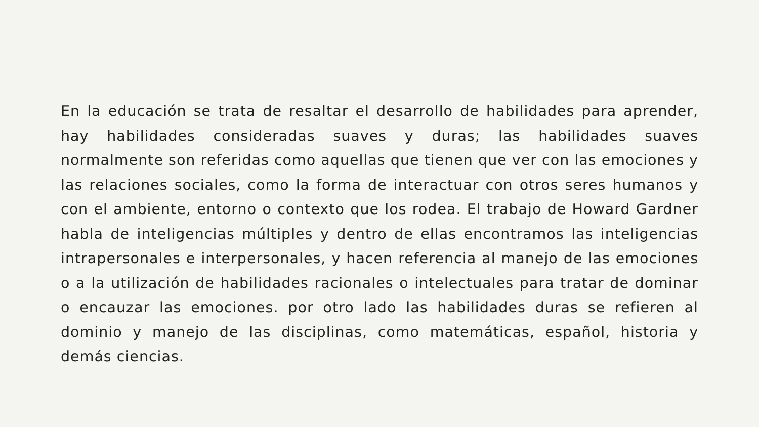En la educación se trata de resaltar el desarrollo de habilidades para aprender, hay habilidades consideradas suaves y duras; las habilidades suaves normalmente son referidas como aquellas que tienen que ver con las emociones y las relaciones sociales, como la forma de interactuar con otros seres humanos y con el ambiente, entorno o contexto que los rodea. El trabajo de Howard Gardner habla de inteligencias múltiples y dentro de ellas encontramos las inteligencias intrapersonales e interpersonales, y hacen referencia al manejo de las emociones o a la utilización de habilidades racionales o intelectuales para tratar de dominar o encauzar las emociones. por otro lado las habilidades duras se refieren al dominio y manejo de las disciplinas, como matemáticas, español, historia y demás ciencias.